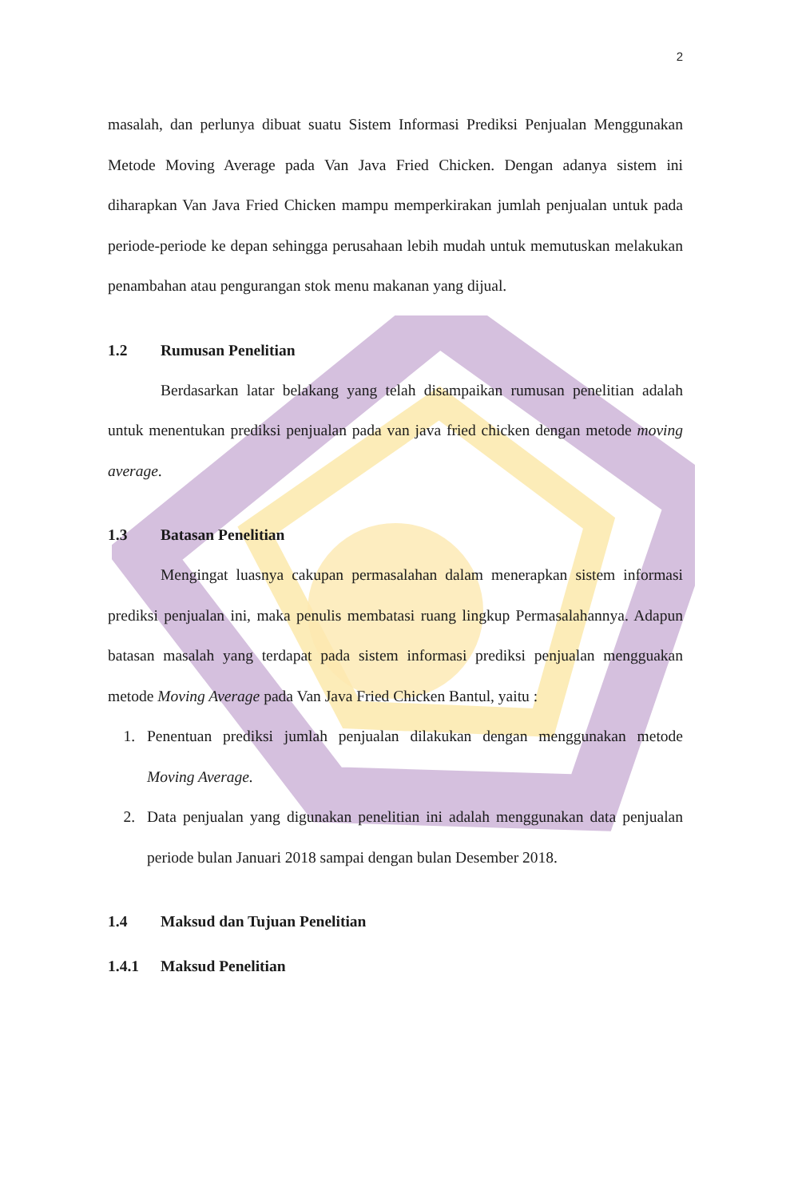2
masalah, dan perlunya dibuat suatu Sistem Informasi Prediksi Penjualan Menggunakan Metode Moving Average pada Van Java Fried Chicken. Dengan adanya sistem ini diharapkan Van Java Fried Chicken mampu memperkirakan jumlah penjualan untuk pada periode-periode ke depan sehingga perusahaan lebih mudah untuk memutuskan melakukan penambahan atau pengurangan stok menu makanan yang dijual.
1.2 Rumusan Penelitian
Berdasarkan latar belakang yang telah disampaikan rumusan penelitian adalah untuk menentukan prediksi penjualan pada van java fried chicken dengan metode moving average.
1.3 Batasan Penelitian
Mengingat luasnya cakupan permasalahan dalam menerapkan sistem informasi prediksi penjualan ini, maka penulis membatasi ruang lingkup Permasalahannya. Adapun batasan masalah yang terdapat pada sistem informasi prediksi penjualan mengguakan metode Moving Average pada Van Java Fried Chicken Bantul, yaitu :
1. Penentuan prediksi jumlah penjualan dilakukan dengan menggunakan metode Moving Average.
2. Data penjualan yang digunakan penelitian ini adalah menggunakan data penjualan periode bulan Januari 2018 sampai dengan bulan Desember 2018.
1.4 Maksud dan Tujuan Penelitian
1.4.1 Maksud Penelitian